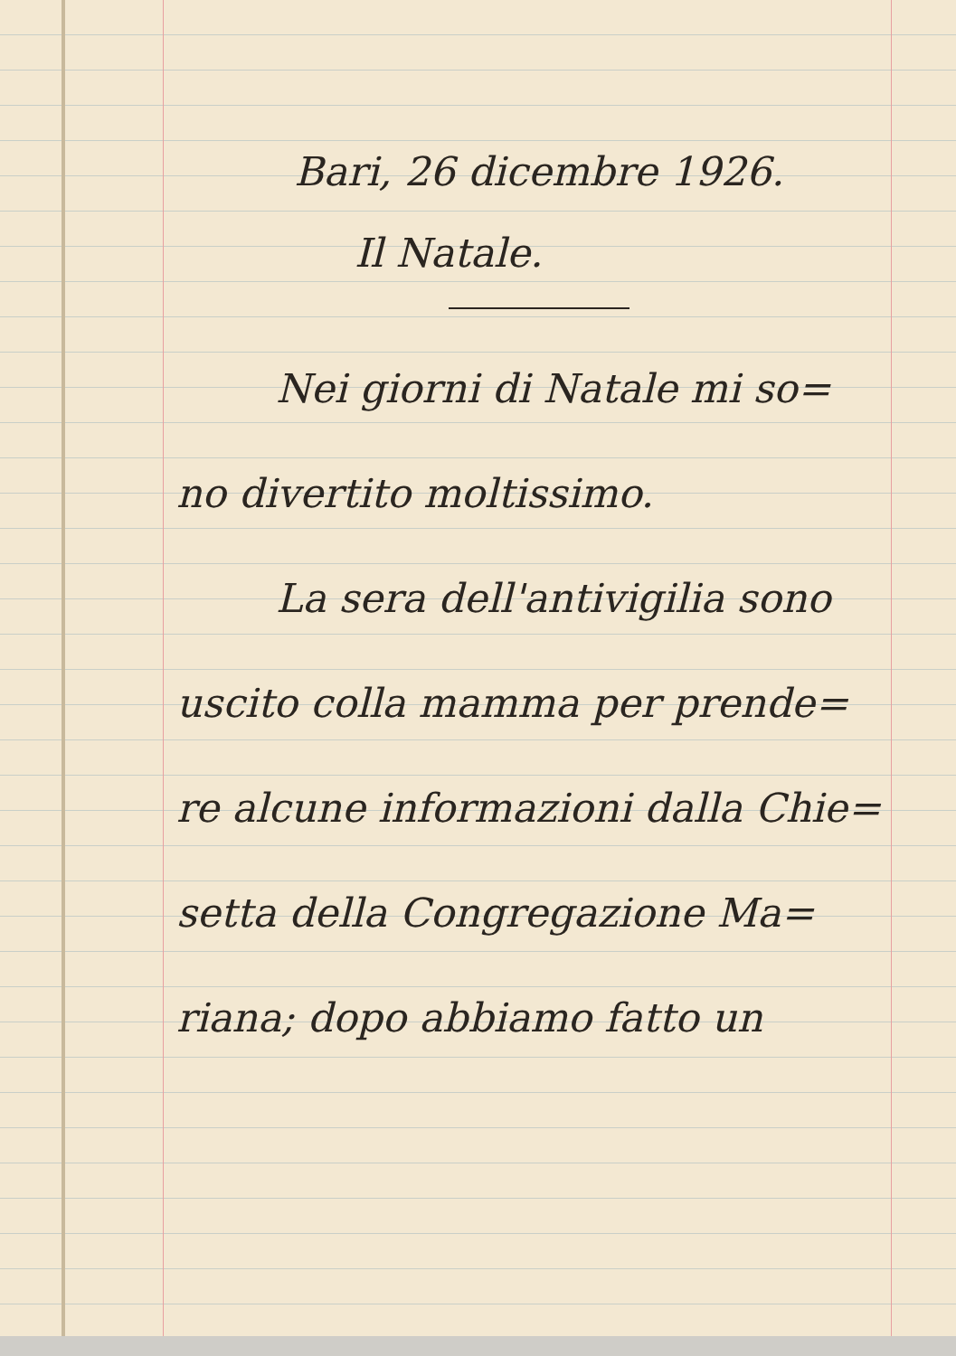Bari, 26 dicembre 1926.
Il Natale.
Nei giorni di Natale mi so=
no divertito moltissimo.
La sera dell'antivigilia sono
uscito colla mamma per prende=
re alcune informazioni dalla Chie=
setta della Congregazione Ma=
riana; dopo abbiamo fatto un